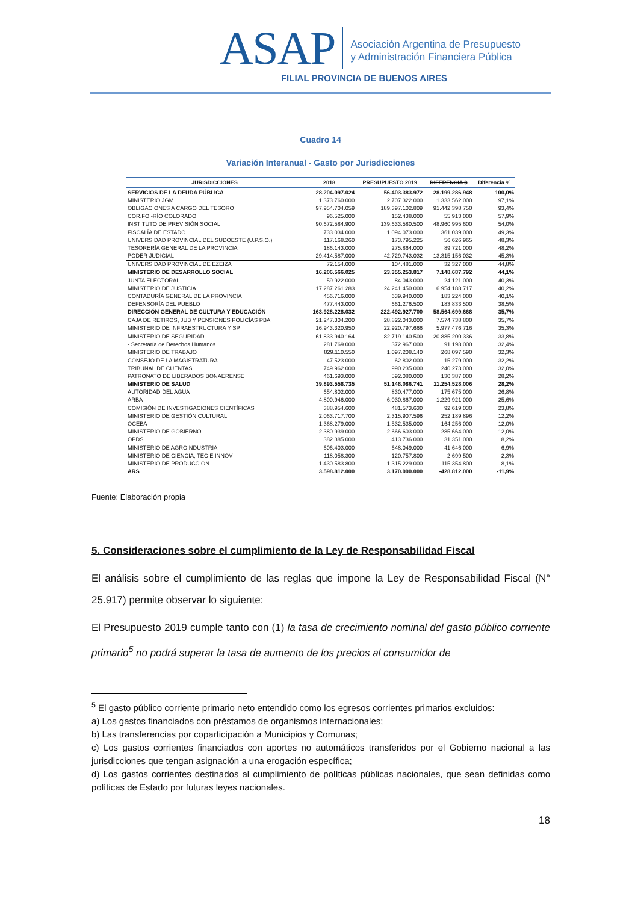ASAP
Asociación Argentina de Presupuesto
y Administración Financiera Pública
FILIAL PROVINCIA DE BUENOS AIRES
Cuadro 14
Variación Interanual - Gasto por Jurisdicciones
| JURISDICCIONES | 2018 | PRESUPUESTO 2019 | DIFERENCIA $ | Diferencia % |
| --- | --- | --- | --- | --- |
| SERVICIOS DE LA DEUDA PÚBLICA | 28.204.097.024 | 56.403.383.972 | 28.199.286.948 | 100,0% |
| MINISTERIO JGM | 1.373.760.000 | 2.707.322.000 | 1.333.562.000 | 97,1% |
| OBLIGACIONES A CARGO DEL TESORO | 97.954.704.059 | 189.397.102.809 | 91.442.398.750 | 93,4% |
| COR.FO.-RÍO COLORADO | 96.525.000 | 152.438.000 | 55.913.000 | 57,9% |
| INSTITUTO DE PREVISIÓN SOCIAL | 90.672.584.900 | 139.633.580.500 | 48.960.995.600 | 54,0% |
| FISCALÍA DE ESTADO | 733.034.000 | 1.094.073.000 | 361.039.000 | 49,3% |
| UNIVERSIDAD PROVINCIAL DEL SUDOESTE (U.P.S.O.) | 117.168.260 | 173.795.225 | 56.626.965 | 48,3% |
| TESORERÍA GENERAL DE LA PROVINCIA | 186.143.000 | 275.864.000 | 89.721.000 | 48,2% |
| PODER JUDICIAL | 29.414.587.000 | 42.729.743.032 | 13.315.156.032 | 45,3% |
| UNIVERSIDAD PROVINCIAL DE EZEIZA | 72.154.000 | 104.481.000 | 32.327.000 | 44,8% |
| MINISTERIO DE DESARROLLO SOCIAL | 16.206.566.025 | 23.355.253.817 | 7.148.687.792 | 44,1% |
| JUNTA ELECTORAL | 59.922.000 | 84.043.000 | 24.121.000 | 40,3% |
| MINISTERIO DE JUSTICIA | 17.287.261.283 | 24.241.450.000 | 6.954.188.717 | 40,2% |
| CONTADURÍA GENERAL DE LA PROVINCIA | 456.716.000 | 639.940.000 | 183.224.000 | 40,1% |
| DEFENSORÍA DEL PUEBLO | 477.443.000 | 661.276.500 | 183.833.500 | 38,5% |
| DIRECCIÓN GENERAL DE CULTURA Y EDUCACIÓN | 163.928.228.032 | 222.492.927.700 | 58.564.699.668 | 35,7% |
| CAJA DE RETIROS, JUB Y PENSIONES POLICÍAS PBA | 21.247.304.200 | 28.822.043.000 | 7.574.738.800 | 35,7% |
| MINISTERIO DE INFRAESTRUCTURA Y SP | 16.943.320.950 | 22.920.797.666 | 5.977.476.716 | 35,3% |
| MINISTERIO DE SEGURIDAD | 61.833.940.164 | 82.719.140.500 | 20.885.200.336 | 33,8% |
| - Secretaría de Derechos Humanos | 281.769.000 | 372.967.000 | 91.198.000 | 32,4% |
| MINISTERIO DE TRABAJO | 829.110.550 | 1.097.208.140 | 268.097.590 | 32,3% |
| CONSEJO DE LA MAGISTRATURA | 47.523.000 | 62.802.000 | 15.279.000 | 32,2% |
| TRIBUNAL DE CUENTAS | 749.962.000 | 990.235.000 | 240.273.000 | 32,0% |
| PATRONATO DE LIBERADOS BONAERENSE | 461.693.000 | 592.080.000 | 130.387.000 | 28,2% |
| MINISTERIO DE SALUD | 39.893.558.735 | 51.148.086.741 | 11.254.528.006 | 28,2% |
| AUTORIDAD DEL AGUA | 654.802.000 | 830.477.000 | 175.675.000 | 26,8% |
| ARBA | 4.800.946.000 | 6.030.867.000 | 1.229.921.000 | 25,6% |
| COMISIÓN DE INVESTIGACIONES CIENTÍFICAS | 388.954.600 | 481.573.630 | 92.619.030 | 23,8% |
| MINISTERIO DE GESTIÓN CULTURAL | 2.063.717.700 | 2.315.907.596 | 252.189.896 | 12,2% |
| OCEBA | 1.368.279.000 | 1.532.535.000 | 164.256.000 | 12,0% |
| MINISTERIO DE GOBIERNO | 2.380.939.000 | 2.666.603.000 | 285.664.000 | 12,0% |
| OPDS | 382.385.000 | 413.736.000 | 31.351.000 | 8,2% |
| MINISTERIO DE AGROINDUSTRIA | 606.403.000 | 648.049.000 | 41.646.000 | 6,9% |
| MINISTERIO DE CIENCIA, TEC E INNOV | 118.058.300 | 120.757.800 | 2.699.500 | 2,3% |
| MINISTERIO DE PRODUCCIÓN | 1.430.583.800 | 1.315.229.000 | -115.354.800 | -8,1% |
| ARS | 3.598.812.000 | 3.170.000.000 | -428.812.000 | -11,9% |
Fuente: Elaboración propia
5. Consideraciones sobre el cumplimiento de la Ley de Responsabilidad Fiscal
El análisis sobre el cumplimiento de las reglas que impone la Ley de Responsabilidad Fiscal (N° 25.917) permite observar lo siguiente:
El Presupuesto 2019 cumple tanto con (1) la tasa de crecimiento nominal del gasto público corriente primario<sup>5</sup> no podrá superar la tasa de aumento de los precios al consumidor de
<sup>5</sup> El gasto público corriente primario neto entendido como los egresos corrientes primarios excluidos:
a) Los gastos financiados con préstamos de organismos internacionales;
b) Las transferencias por coparticipación a Municipios y Comunas;
c) Los gastos corrientes financiados con aportes no automáticos transferidos por el Gobierno nacional a las jurisdicciones que tengan asignación a una erogación específica;
d) Los gastos corrientes destinados al cumplimiento de políticas públicas nacionales, que sean definidas como políticas de Estado por futuras leyes nacionales.
18